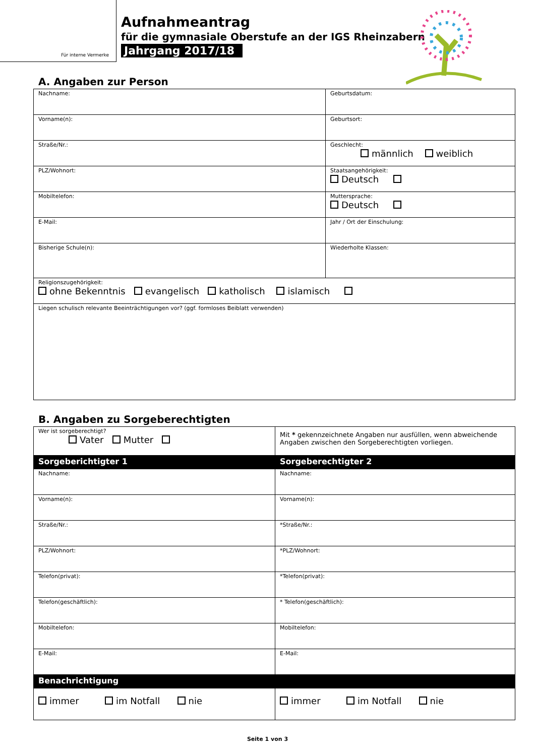Für interne Vermerke
Aufnahmeantrag
für die gymnasiale Oberstufe an der IGS Rheinzabern
Jahrgang 2017/18
A. Angaben zur Person
| Nachname: | Geburtsdatum: |
| Vorname(n): | Geburtsort: |
| Straße/Nr.: | Geschlecht: männlich weiblich |
| PLZ/Wohnort: | Staatsangehörigkeit: Deutsch |
| Mobiltelefon: | Muttersprache: Deutsch |
| E-Mail: | Jahr / Ort der Einschulung: |
| Bisherige Schule(n): | Wiederholte Klassen: |
| Religionszugehörigkeit: ohne Bekenntnis evangelisch katholisch islamisch | |
| Liegen schulisch relevante Beeinträchtigungen vor? (ggf. formloses Beiblatt verwenden) | |
B. Angaben zu Sorgeberechtigten
| Wer ist sorgeberechtigt? Vater Mutter | Mit * gekennzeichnete Angaben nur ausfüllen, wenn abweichende Angaben zwischen den Sorgeberechtigten vorliegen. |
| Sorgeberichtigter 1 | Sorgeberechtigter 2 |
| Nachname: | Nachname: |
| Vorname(n): | Vorname(n): |
| Straße/Nr.: | *Straße/Nr.: |
| PLZ/Wohnort: | *PLZ/Wohnort: |
| Telefon(privat): | *Telefon(privat): |
| Telefon(geschäftlich): | * Telefon(geschäftlich): |
| Mobiltelefon: | Mobiltelefon: |
| E-Mail: | E-Mail: |
| Benachrichtigung | |
| immer im Notfall nie | immer im Notfall nie |
Seite 1 von 3